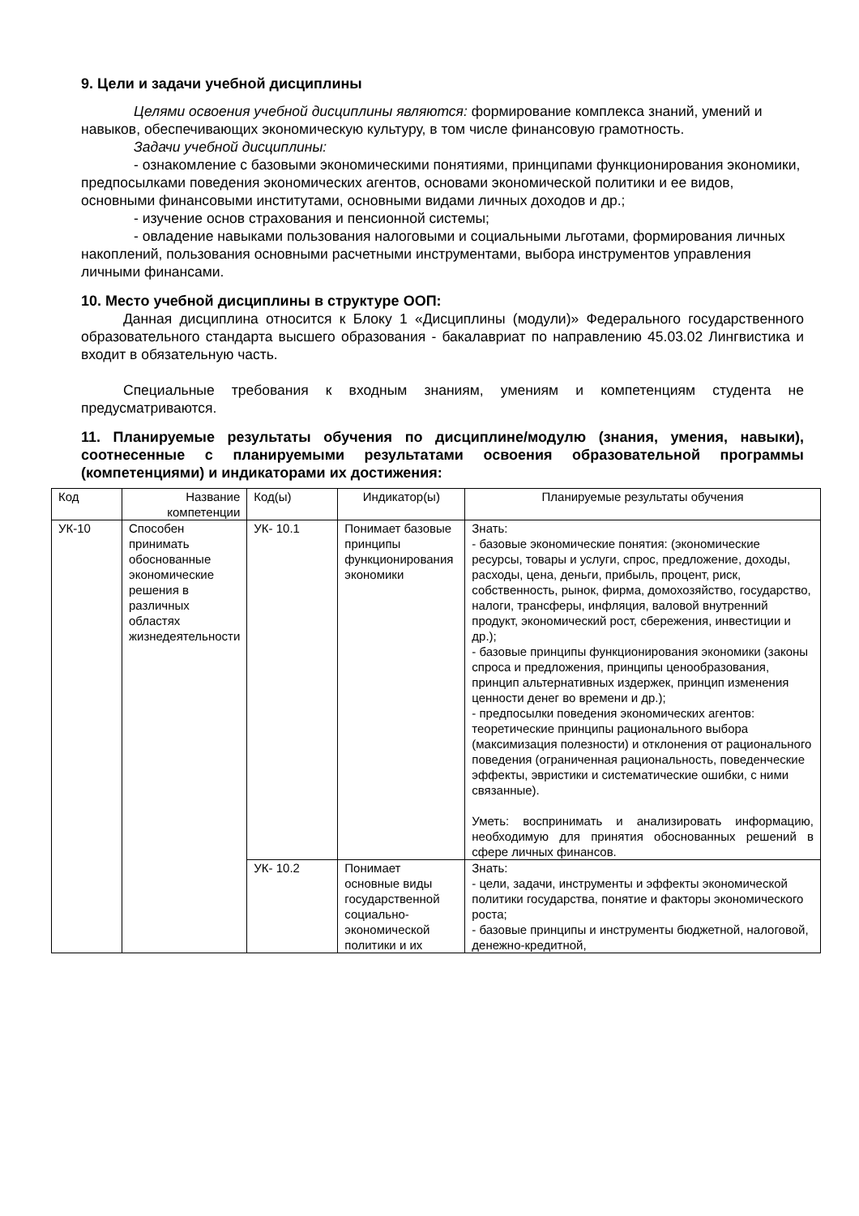9. Цели и задачи учебной дисциплины
Целями освоения учебной дисциплины являются: формирование комплекса знаний, умений и навыков, обеспечивающих экономическую культуру, в том числе финансовую грамотность.
Задачи учебной дисциплины:
- ознакомление с базовыми экономическими понятиями, принципами функционирования экономики, предпосылками поведения экономических агентов, основами экономической политики и ее видов, основными финансовыми институтами, основными видами личных доходов и др.;
- изучение основ страхования и пенсионной системы;
- овладение навыками пользования налоговыми и социальными льготами, формирования личных накоплений, пользования основными расчетными инструментами, выбора инструментов управления личными финансами.
10. Место учебной дисциплины в структуре ООП:
Данная дисциплина относится к Блоку 1 «Дисциплины (модули)» Федерального государственного образовательного стандарта высшего образования - бакалавриат по направлению 45.03.02 Лингвистика и входит в обязательную часть.
Специальные требования к входным знаниям, умениям и компетенциям студента не предусматриваются.
11. Планируемые результаты обучения по дисциплине/модулю (знания, умения, навыки), соотнесенные с планируемыми результатами освоения образовательной программы (компетенциями) и индикаторами их достижения:
| Код | Название компетенции | Код(ы) | Индикатор(ы) | Планируемые результаты обучения |
| УК-10 | Способен принимать обоснованные экономические решения в различных областях жизнедеятельности | УК- 10.1 | Понимает базовые принципы функционирования экономики | Знать: - базовые экономические понятия: (экономические ресурсы, товары и услуги, спрос, предложение, доходы, расходы, цена, деньги, прибыль, процент, риск, собственность, рынок, фирма, домохозяйство, государство, налоги, трансферы, инфляция, валовой внутренний продукт, экономический рост, сбережения, инвестиции и др.); - базовые принципы функционирования экономики (законы спроса и предложения, принципы ценообразования, принцип альтернативных издержек, принцип изменения ценности денег во времени и др.); - предпосылки поведения экономических агентов: теоретические принципы рационального выбора (максимизация полезности) и отклонения от рационального поведения (ограниченная рациональность, поведенческие эффекты, эвристики и систематические ошибки, с ними связанные). Уметь: воспринимать и анализировать информацию, необходимую для принятия обоснованных решений в сфере личных финансов. |
| | | УК- 10.2 | Понимает основные виды государственной социально-экономической политики и их | Знать: - цели, задачи, инструменты и эффекты экономической политики государства, понятие и факторы экономического роста; - базовые принципы и инструменты бюджетной, налоговой, денежно-кредитной, |